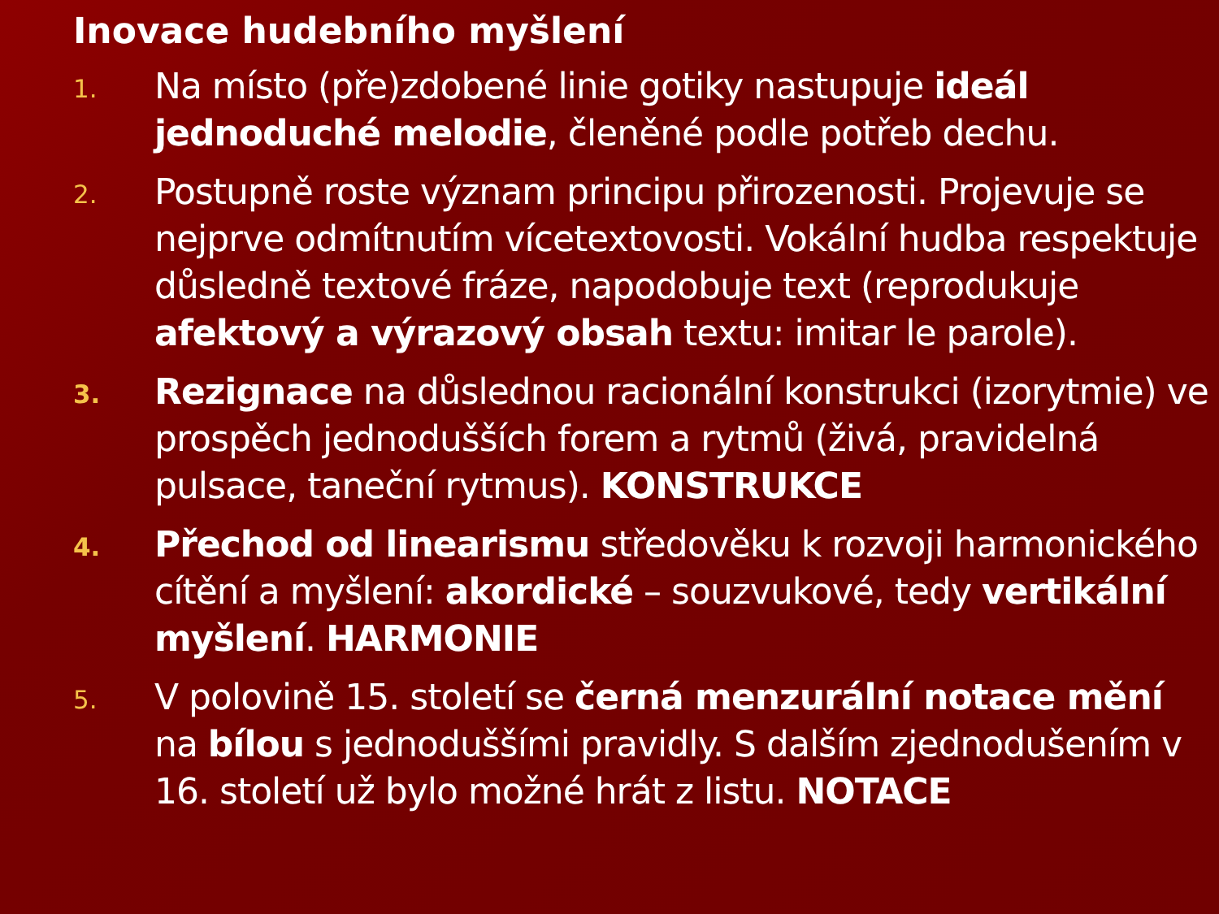Inovace hudebního myšlení
1.
Na místo (pře)zdobené linie gotiky nastupuje ideál jednoduché melodie, členěné podle potřeb dechu.
2.
Postupně roste význam principu přirozenosti. Projevuje se nejprve odmítnutím vícetextovosti. Vokální hudba respektuje důsledně textové fráze, napodobuje text (reprodukuje afektový a výrazový obsah textu: imitar le parole).
3.
Rezignace na důslednou racionální konstrukci (izorytmie) ve prospěch jednodušších forem a rytmů (živá, pravidelná pulsace, taneční rytmus). KONSTRUKCE
4.
Přechod od linearismu středověku k rozvoji harmonického cítění a myšlení: akordické – souzvukové, tedy vertikální myšlení. HARMONIE
5.
V polovině 15. století se černá menzurální notace mění na bílou s jednoduššími pravidly. S dalším zjednodušením v 16. století už bylo možné hrát z listu. NOTACE